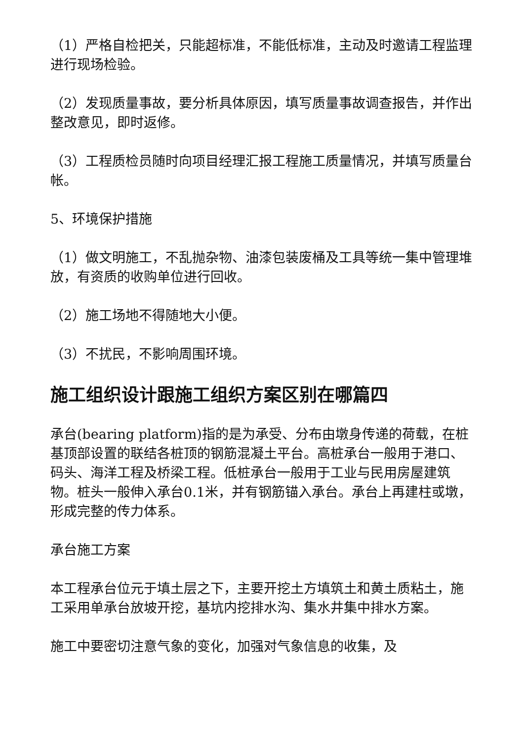（1）严格自检把关，只能超标准，不能低标准，主动及时邀请工程监理进行现场检验。
（2）发现质量事故，要分析具体原因，填写质量事故调查报告，并作出整改意见，即时返修。
（3）工程质检员随时向项目经理汇报工程施工质量情况，并填写质量台帐。
5、环境保护措施
（1）做文明施工，不乱抛杂物、油漆包装废桶及工具等统一集中管理堆放，有资质的收购单位进行回收。
（2）施工场地不得随地大小便。
（3）不扰民，不影响周围环境。
施工组织设计跟施工组织方案区别在哪篇四
承台(bearing platform)指的是为承受、分布由墩身传递的荷载，在桩基顶部设置的联结各桩顶的钢筋混凝土平台。高桩承台一般用于港口、码头、海洋工程及桥梁工程。低桩承台一般用于工业与民用房屋建筑物。桩头一般伸入承台0.1米，并有钢筋锚入承台。承台上再建柱或墩，形成完整的传力体系。
承台施工方案
本工程承台位元于填土层之下，主要开挖土方填筑土和黄土质粘土，施工采用单承台放坡开挖，基坑内挖排水沟、集水井集中排水方案。
施工中要密切注意气象的变化，加强对气象信息的收集，及